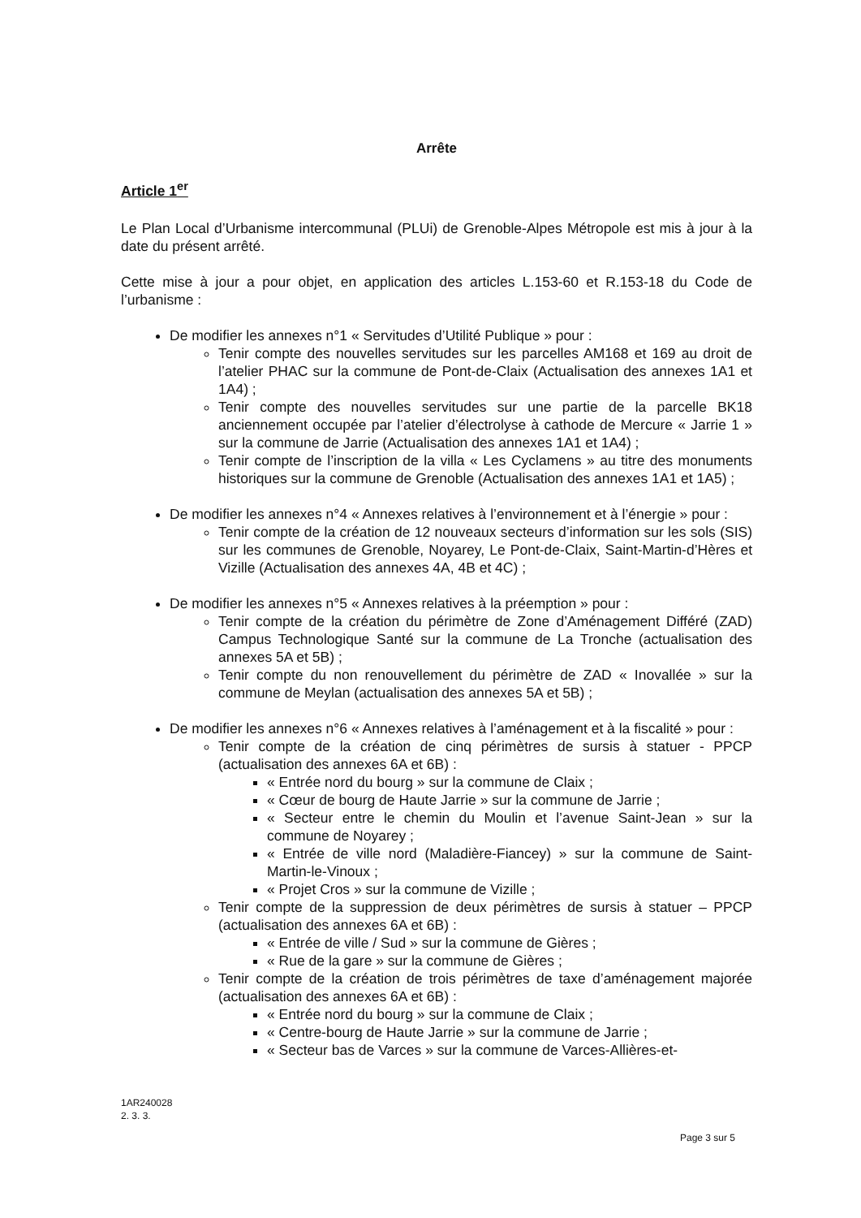Arrête
Article 1<sup>er</sup>
Le Plan Local d’Urbanisme intercommunal (PLUi) de Grenoble-Alpes Métropole est mis à jour à la date du présent arrêté.
Cette mise à jour a pour objet, en application des articles L.153-60 et R.153-18 du Code de l’urbanisme :
De modifier les annexes n°1 « Servitudes d’Utilité Publique » pour :
Tenir compte des nouvelles servitudes sur les parcelles AM168 et 169 au droit de l’atelier PHAC sur la commune de Pont-de-Claix (Actualisation des annexes 1A1 et 1A4) ;
Tenir compte des nouvelles servitudes sur une partie de la parcelle BK18 anciennement occupée par l’atelier d’électrolyse à cathode de Mercure « Jarrie 1 » sur la commune de Jarrie (Actualisation des annexes 1A1 et 1A4) ;
Tenir compte de l’inscription de la villa « Les Cyclamens » au titre des monuments historiques sur la commune de Grenoble (Actualisation des annexes 1A1 et 1A5) ;
De modifier les annexes n°4 « Annexes relatives à l’environnement et à l’énergie » pour :
Tenir compte de la création de 12 nouveaux secteurs d’information sur les sols (SIS) sur les communes de Grenoble, Noyarey, Le Pont-de-Claix, Saint-Martin-d’Hères et Vizille (Actualisation des annexes 4A, 4B et 4C) ;
De modifier les annexes n°5 « Annexes relatives à la préemption » pour :
Tenir compte de la création du périmètre de Zone d’Aménagement Différé (ZAD) Campus Technologique Santé sur la commune de La Tronche (actualisation des annexes 5A et 5B) ;
Tenir compte du non renouvellement du périmètre de ZAD « Inovallée » sur la commune de Meylan (actualisation des annexes 5A et 5B) ;
De modifier les annexes n°6 « Annexes relatives à l’aménagement et à la fiscalité » pour :
Tenir compte de la création de cinq périmètres de sursis à statuer - PPCP (actualisation des annexes 6A et 6B) :
« Entrée nord du bourg » sur la commune de Claix ;
« Cœur de bourg de Haute Jarrie » sur la commune de Jarrie ;
« Secteur entre le chemin du Moulin et l’avenue Saint-Jean » sur la commune de Noyarey ;
« Entrée de ville nord (Maladière-Fiancey) » sur la commune de Saint-Martin-le-Vinoux ;
« Projet Cros » sur la commune de Vizille ;
Tenir compte de la suppression de deux périmètres de sursis à statuer – PPCP (actualisation des annexes 6A et 6B) :
« Entrée de ville / Sud » sur la commune de Gières ;
« Rue de la gare » sur la commune de Gières ;
Tenir compte de la création de trois périmètres de taxe d’aménagement majorée (actualisation des annexes 6A et 6B) :
« Entrée nord du bourg » sur la commune de Claix ;
« Centre-bourg de Haute Jarrie » sur la commune de Jarrie ;
« Secteur bas de Varces » sur la commune de Varces-Allières-et-
1AR240028
2. 3. 3.
Page 3 sur 5